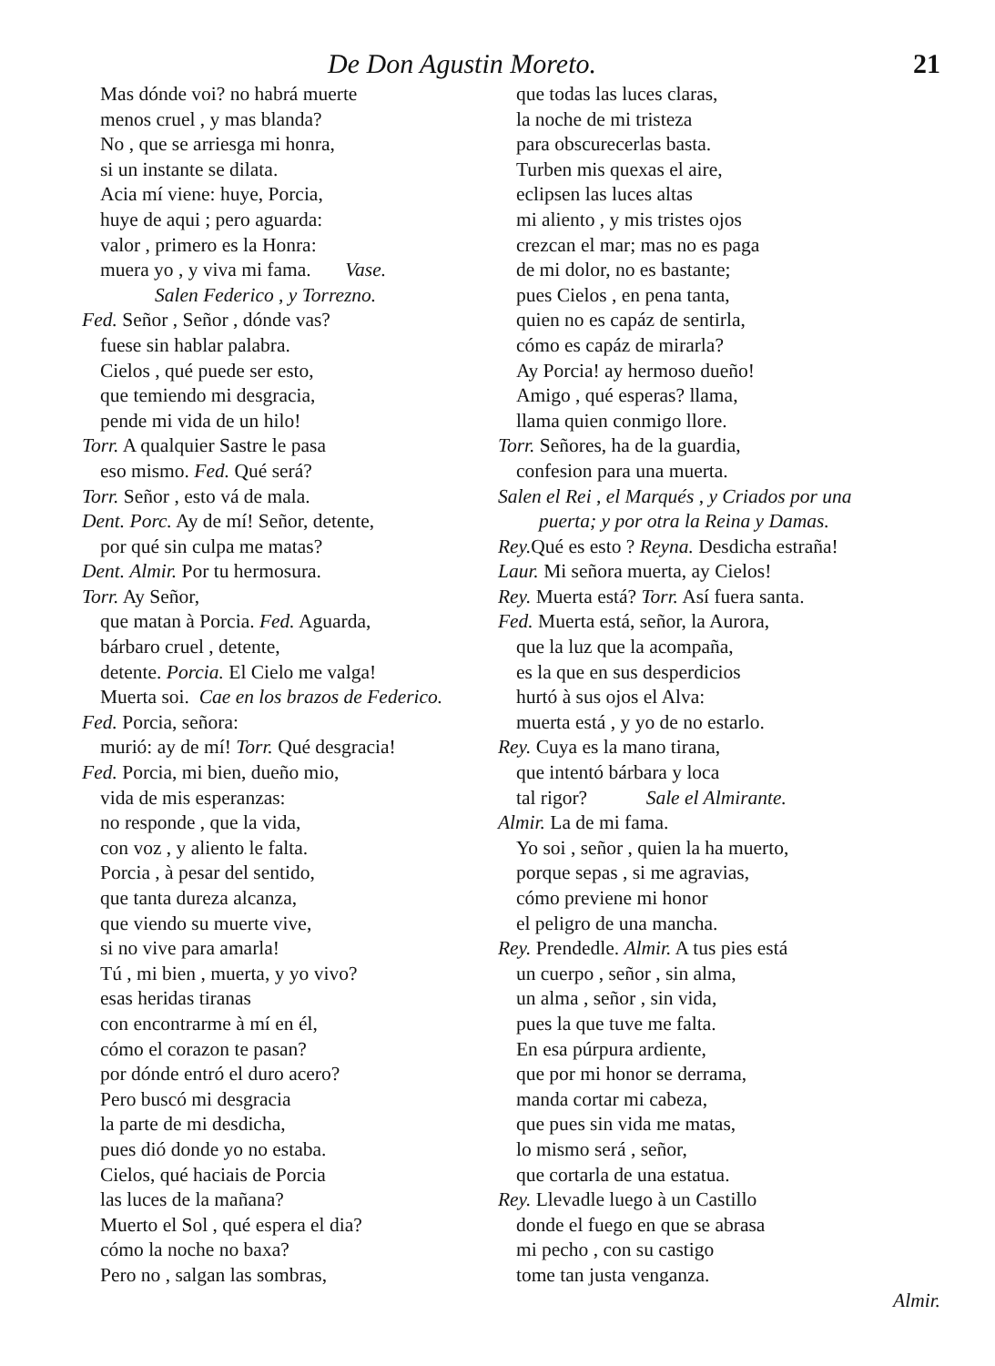De Don Agustin Moreto. 21
Mas dónde voi? no habrá muerte
menos cruel , y mas blanda?
No , que se arriesga mi honra,
si un instante se dilata.
Acia mí viene: huye, Porcia,
huye de aqui ; pero aguarda:
valor , primero es la Honra:
muera yo , y viva mi fama. Vase.
Salen Federico , y Torrezno.
Fed. Señor , Señor , dónde vas?
fuese sin hablar palabra.
Cielos , qué puede ser esto,
que temiendo mi desgracia,
pende mi vida de un hilo!
Torr. A qualquier Sastre le pasa
eso mismo. Fed. Qué será?
Torr. Señor , esto vá de mala.
Dent. Porc. Ay de mí! Señor, detente,
por qué sin culpa me matas?
Dent. Almir. Por tu hermosura.
Torr. Ay Señor,
que matan à Porcia. Fed. Aguarda,
bárbaro cruel , detente,
detente. Porcia. El Cielo me valga!
Muerta soi. Cae en los brazos de Federico.
Fed. Porcia, señora:
murió: ay de mí! Torr. Qué desgracia!
Fed. Porcia, mi bien, dueño mio,
vida de mis esperanzas:
no responde , que la vida,
con voz , y aliento le falta.
Porcia , à pesar del sentido,
que tanta dureza alcanza,
que viendo su muerte vive,
si no vive para amarla!
Tú , mi bien , muerta, y yo vivo?
esas heridas tiranas
con encontrarme à mí en él,
cómo el corazon te pasan?
por dónde entró el duro acero?
Pero buscó mi desgracia
la parte de mi desdicha,
pues dió donde yo no estaba.
Cielos, qué haciais de Porcia
las luces de la mañana?
Muerto el Sol , qué espera el dia?
cómo la noche no baxa?
Pero no , salgan las sombras,
que todas las luces claras,
la noche de mi tristeza
para obscurecerlas basta.
Turben mis quexas el aire,
eclipsen las luces altas
mi aliento , y mis tristes ojos
crezcan el mar; mas no es paga
de mi dolor, no es bastante;
pues Cielos , en pena tanta,
quien no es capáz de sentirla,
cómo es capáz de mirarla?
Ay Porcia! ay hermoso dueño!
Amigo , qué esperas? llama,
llama quien conmigo llore.
Torr. Señores, ha de la guardia,
confesion para una muerta.
Salen el Rei , el Marqués , y Criados por una
puerta; y por otra la Reina y Damas.
Rey. Qué es esto ? Reyna. Desdicha estraña!
Laur. Mi señora muerta, ay Cielos!
Rey. Muerta está? Torr. Así fuera santa.
Fed. Muerta está, señor, la Aurora,
que la luz que la acompaña,
es la que en sus desperdicios
hurtó à sus ojos el Alva:
muerta está , y yo de no estarlo.
Rey. Cuya es la mano tirana,
que intentó bárbara y loca
tal rigor? Sale el Almirante.
Almir. La de mi fama.
Yo soi , señor , quien la ha muerto,
porque sepas , si me agravias,
cómo previene mi honor
el peligro de una mancha.
Rey. Prendedle. Almir. A tus pies está
un cuerpo , señor , sin alma,
un alma , señor , sin vida,
pues la que tuve me falta.
En esa púrpura ardiente,
que por mi honor se derrama,
manda cortar mi cabeza,
que pues sin vida me matas,
lo mismo será , señor,
que cortarla de una estatua.
Rey. Llevadle luego à un Castillo
donde el fuego en que se abrasa
mi pecho , con su castigo
tome tan justa venganza.
Almir.